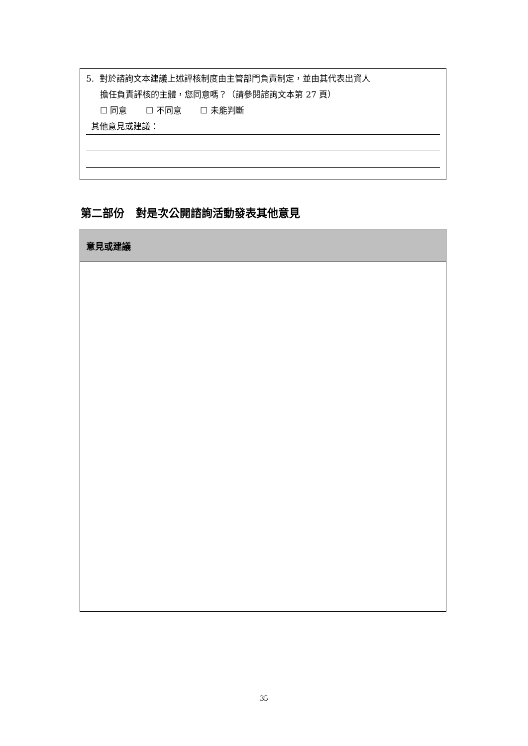5. 對於諮詢文本建議上述評核制度由主管部門負責制定，並由其代表出資人
擔任負責評核的主體，您同意嗎？（請參閱諮詢文本第 27 頁）
☐ 同意 ☐ 不同意 ☐ 未能判斷
其他意見或建議：
第二部份 對是次公開諮詢活動發表其他意見
| 意見或建議 |
| --- |
35